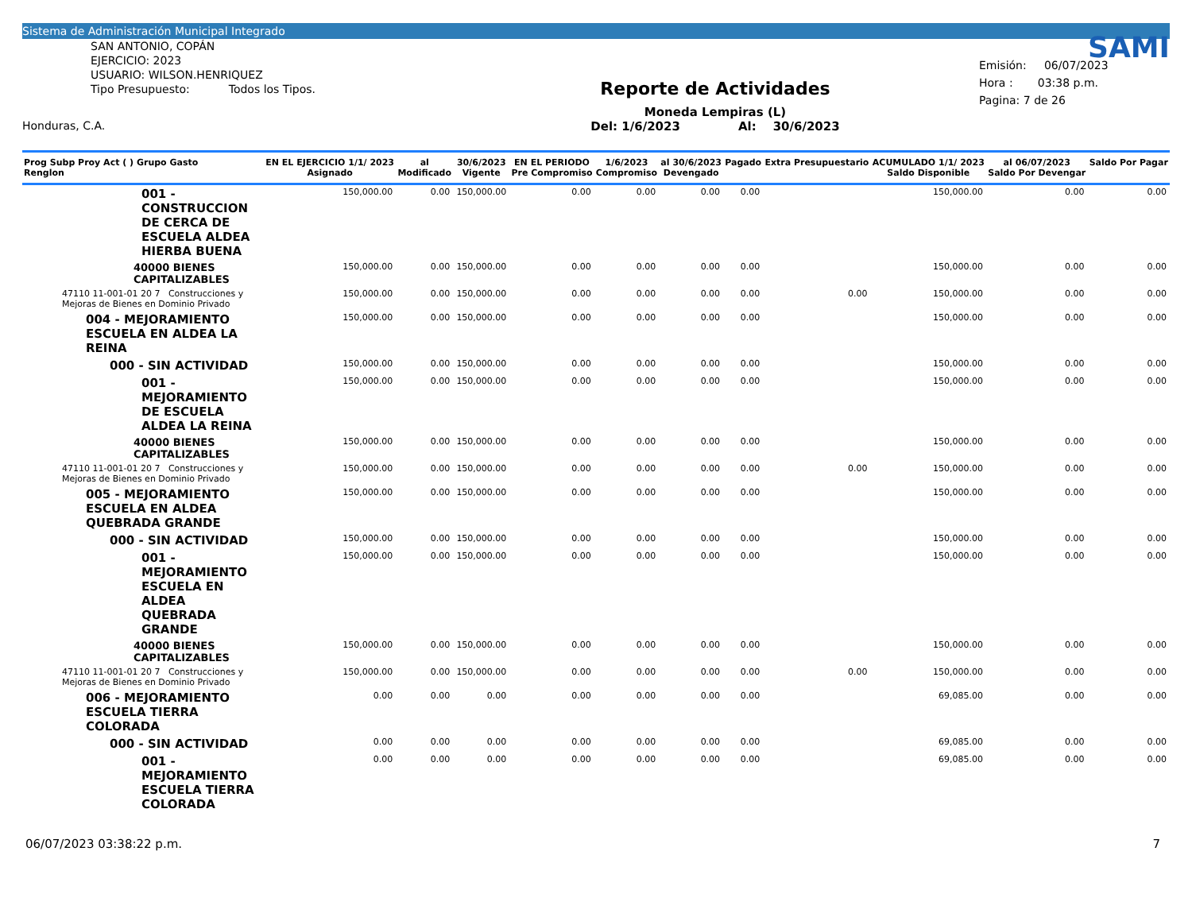Sistema de Administración Municipal Integrado
SAN ANTONIO, COPÁN
EJERCICIO: 2023
USUARIO: WILSON.HENRIQUEZ
Tipo Presupuesto: Todos los Tipos.
Honduras, C.A.
Reporte de Actividades
Moneda Lempiras (L)
Del: 1/6/2023 Al: 30/6/2023
SAMI
Emisión: 06/07/2023
Hora : 03:38 p.m.
Pagina: 7 de 26
| Prog Subp Proy Act ( ) Grupo Gasto Renglon | EN EL EJERCICIO 1/1/ 2023 Asignado | al Modificado | 30/6/2023 Vigente | EN EL PERIODO Pre Compromiso | 1/6/2023 Compromiso | al 30/6/2023 Devengado | Pagado | Extra Presupuestario | ACUMULADO 1/1/ 2023 Saldo Disponible | al 06/07/2023 Saldo Por Devengar | Saldo Por Pagar |
| --- | --- | --- | --- | --- | --- | --- | --- | --- | --- | --- | --- |
| 001 - CONSTRUCCION DE CERCA DE ESCUELA ALDEA HIERBA BUENA | 150,000.00 | 0.00 | 150,000.00 | 0.00 | 0.00 | 0.00 | 0.00 | | 150,000.00 | 0.00 | 0.00 |
| 40000 BIENES CAPITALIZABLES | 150,000.00 | 0.00 | 150,000.00 | 0.00 | 0.00 | 0.00 | 0.00 | | 150,000.00 | 0.00 | 0.00 |
| 47110 11-001-01 20 7 Construcciones y Mejoras de Bienes en Dominio Privado | 150,000.00 | 0.00 | 150,000.00 | 0.00 | 0.00 | 0.00 | 0.00 | 0.00 | 150,000.00 | 0.00 | 0.00 |
| 004 - MEJORAMIENTO ESCUELA EN ALDEA LA REINA | 150,000.00 | 0.00 | 150,000.00 | 0.00 | 0.00 | 0.00 | 0.00 | | 150,000.00 | 0.00 | 0.00 |
| 000 - SIN ACTIVIDAD | 150,000.00 | 0.00 | 150,000.00 | 0.00 | 0.00 | 0.00 | 0.00 | | 150,000.00 | 0.00 | 0.00 |
| 001 - MEJORAMIENTO DE ESCUELA ALDEA LA REINA | 150,000.00 | 0.00 | 150,000.00 | 0.00 | 0.00 | 0.00 | 0.00 | | 150,000.00 | 0.00 | 0.00 |
| 40000 BIENES CAPITALIZABLES | 150,000.00 | 0.00 | 150,000.00 | 0.00 | 0.00 | 0.00 | 0.00 | | 150,000.00 | 0.00 | 0.00 |
| 47110 11-001-01 20 7 Construcciones y Mejoras de Bienes en Dominio Privado | 150,000.00 | 0.00 | 150,000.00 | 0.00 | 0.00 | 0.00 | 0.00 | 0.00 | 150,000.00 | 0.00 | 0.00 |
| 005 - MEJORAMIENTO ESCUELA EN ALDEA QUEBRADA GRANDE | 150,000.00 | 0.00 | 150,000.00 | 0.00 | 0.00 | 0.00 | 0.00 | | 150,000.00 | 0.00 | 0.00 |
| 000 - SIN ACTIVIDAD | 150,000.00 | 0.00 | 150,000.00 | 0.00 | 0.00 | 0.00 | 0.00 | | 150,000.00 | 0.00 | 0.00 |
| 001 - MEJORAMIENTO ESCUELA EN ALDEA QUEBRADA GRANDE | 150,000.00 | 0.00 | 150,000.00 | 0.00 | 0.00 | 0.00 | 0.00 | | 150,000.00 | 0.00 | 0.00 |
| 40000 BIENES CAPITALIZABLES | 150,000.00 | 0.00 | 150,000.00 | 0.00 | 0.00 | 0.00 | 0.00 | | 150,000.00 | 0.00 | 0.00 |
| 47110 11-001-01 20 7 Construcciones y Mejoras de Bienes en Dominio Privado | 150,000.00 | 0.00 | 150,000.00 | 0.00 | 0.00 | 0.00 | 0.00 | 0.00 | 150,000.00 | 0.00 | 0.00 |
| 006 - MEJORAMIENTO ESCUELA TIERRA COLORADA | 0.00 | 0.00 | 0.00 | 0.00 | 0.00 | 0.00 | 0.00 | | 69,085.00 | 0.00 | 0.00 |
| 000 - SIN ACTIVIDAD | 0.00 | 0.00 | 0.00 | 0.00 | 0.00 | 0.00 | 0.00 | | 69,085.00 | 0.00 | 0.00 |
| 001 - MEJORAMIENTO ESCUELA TIERRA COLORADA | 0.00 | 0.00 | 0.00 | 0.00 | 0.00 | 0.00 | 0.00 | | 69,085.00 | 0.00 | 0.00 |
06/07/2023 03:38:22 p.m. 7